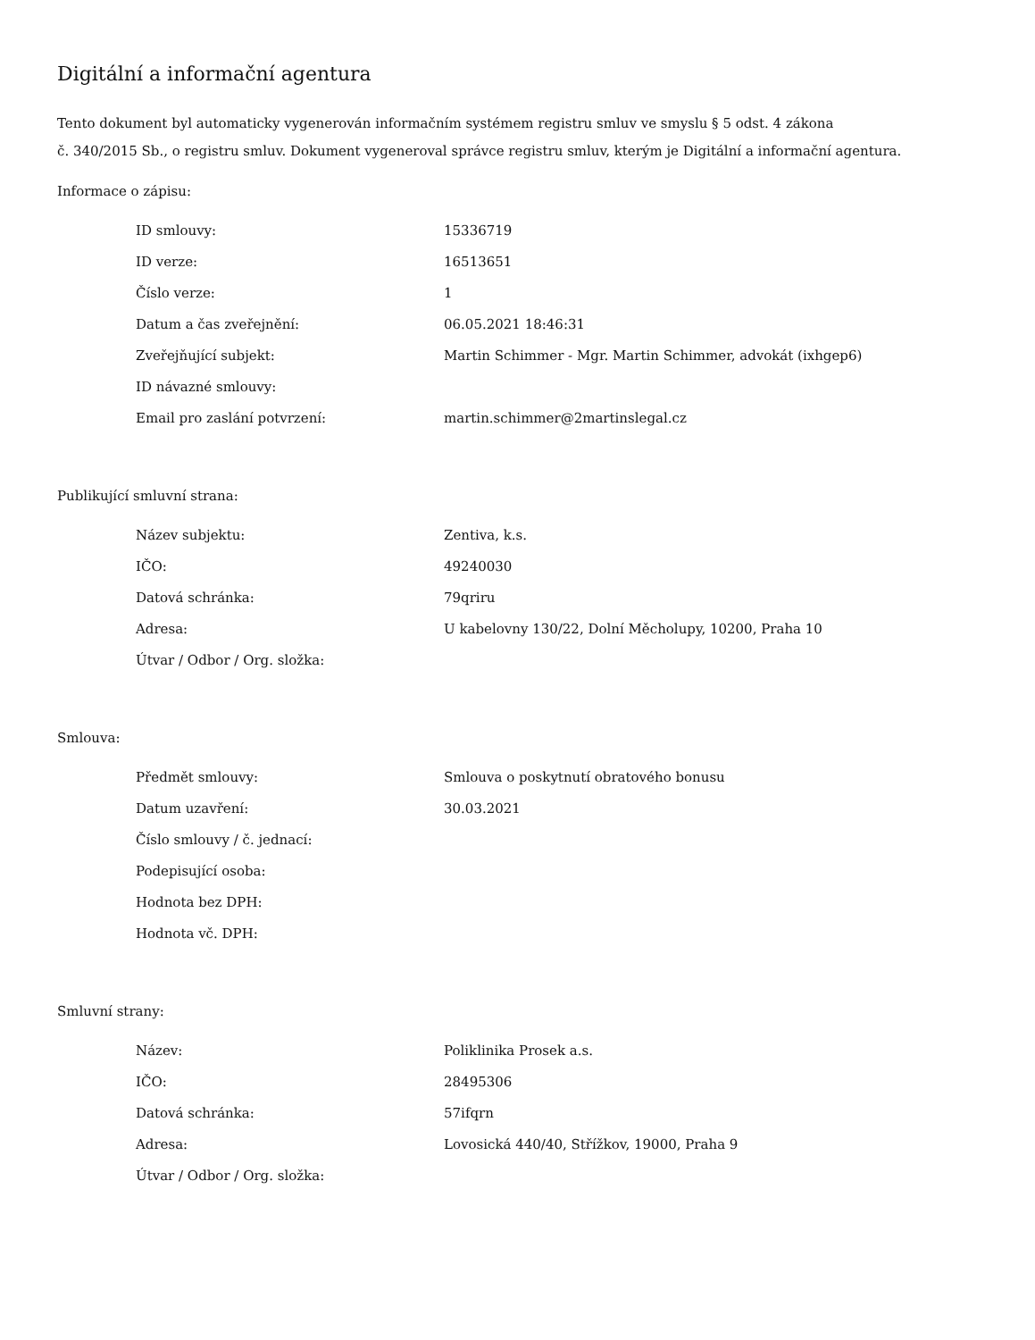Digitální a informační agentura
Tento dokument byl automaticky vygenerován informačním systémem registru smluv ve smyslu § 5 odst. 4 zákona
č. 340/2015 Sb., o registru smluv. Dokument vygeneroval správce registru smluv, kterým je Digitální a informační agentura.
Informace o zápisu:
| ID smlouvy: | 15336719 |
| ID verze: | 16513651 |
| Číslo verze: | 1 |
| Datum a čas zveřejnění: | 06.05.2021 18:46:31 |
| Zveřejňující subjekt: | Martin Schimmer - Mgr. Martin Schimmer, advokát (ixhgep6) |
| ID návazné smlouvy: | |
| Email pro zaslání potvrzení: | martin.schimmer@2martinslegal.cz |
Publikující smluvní strana:
| Název subjektu: | Zentiva, k.s. |
| IČO: | 49240030 |
| Datová schránka: | 79qriru |
| Adresa: | U kabelovny 130/22, Dolní Měcholupy, 10200, Praha 10 |
| Útvar / Odbor / Org. složka: | |
Smlouva:
| Předmět smlouvy: | Smlouva o poskytnutí obratového bonusu |
| Datum uzavření: | 30.03.2021 |
| Číslo smlouvy / č. jednací: | |
| Podepisující osoba: | |
| Hodnota bez DPH: | |
| Hodnota vč. DPH: | |
Smluvní strany:
| Název: | Poliklinika Prosek a.s. |
| IČO: | 28495306 |
| Datová schránka: | 57ifqrn |
| Adresa: | Lovosická 440/40, Střížkov, 19000, Praha 9 |
| Útvar / Odbor / Org. složka: | |